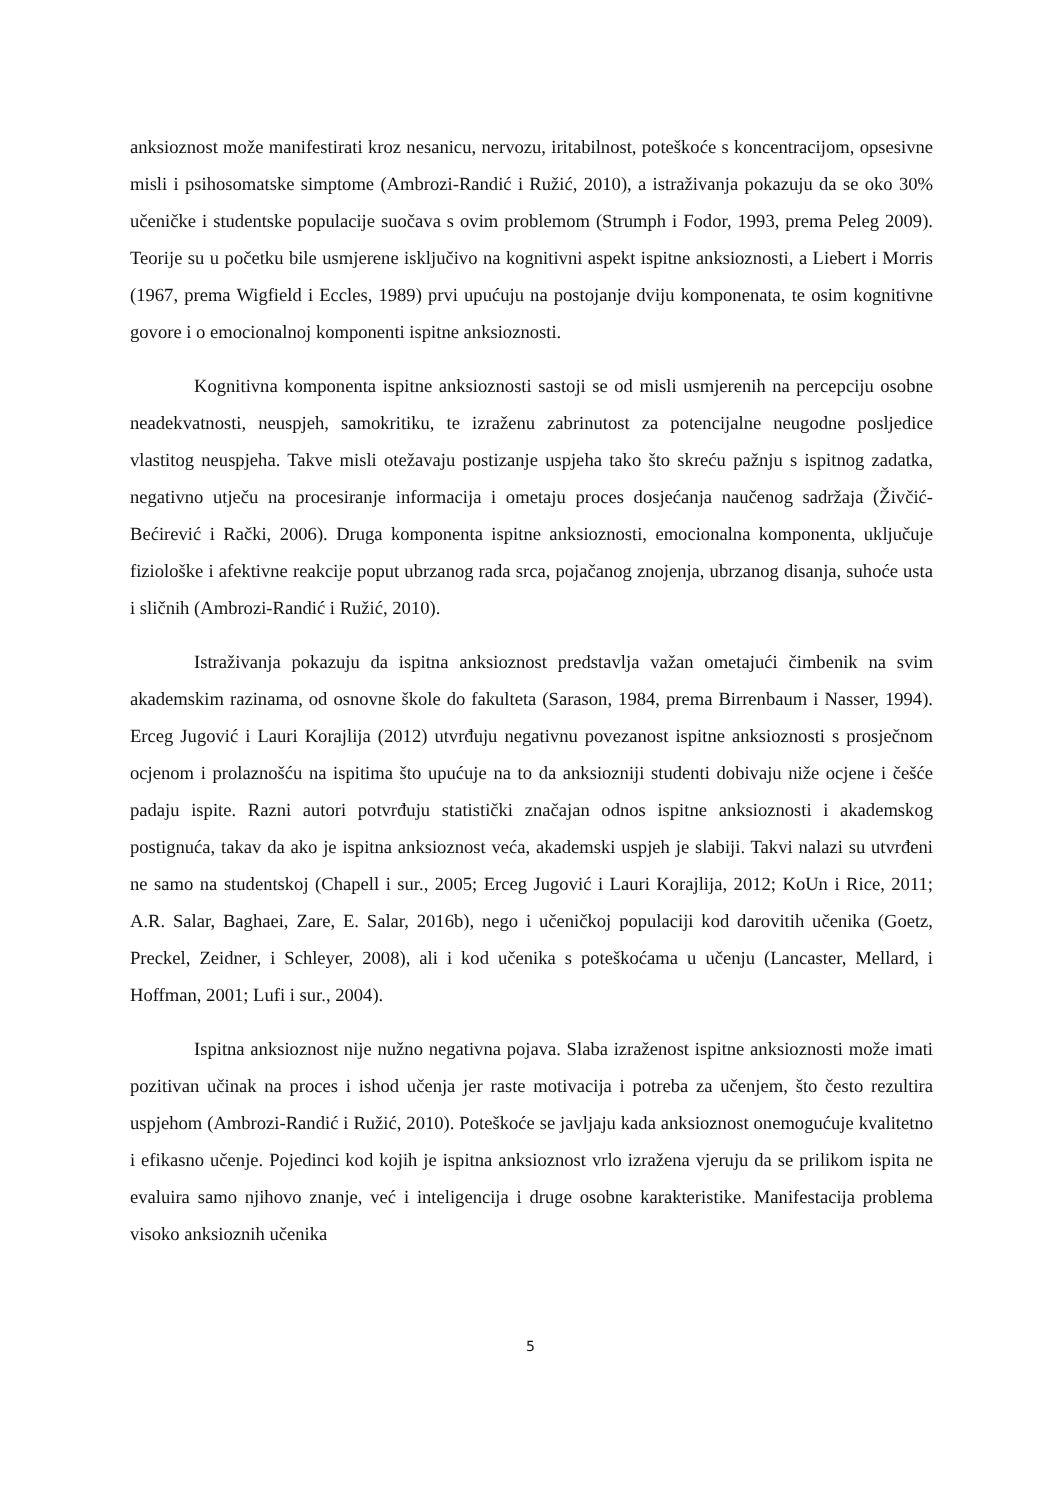anksioznost može manifestirati kroz nesanicu, nervozu, iritabilnost, poteškoće s koncentracijom, opsesivne misli i psihosomatske simptome (Ambrozi-Randić i Ružić, 2010), a istraživanja pokazuju da se oko 30% učeničke i studentske populacije suočava s ovim problemom (Strumph i Fodor, 1993, prema Peleg 2009). Teorije su u početku bile usmjerene isključivo na kognitivni aspekt ispitne anksioznosti, a Liebert i Morris (1967, prema Wigfield i Eccles, 1989) prvi upućuju na postojanje dviju komponenata, te osim kognitivne govore i o emocionalnoj komponenti ispitne anksioznosti.
Kognitivna komponenta ispitne anksioznosti sastoji se od misli usmjerenih na percepciju osobne neadekvatnosti, neuspjeh, samokritiku, te izraženu zabrinutost za potencijalne neugodne posljedice vlastitog neuspjeha. Takve misli otežavaju postizanje uspjeha tako što skreću pažnju s ispitnog zadatka, negativno utječu na procesiranje informacija i ometaju proces dosjećanja naučenog sadržaja (Živčić-Bećirević i Rački, 2006). Druga komponenta ispitne anksioznosti, emocionalna komponenta, uključuje fiziološke i afektivne reakcije poput ubrzanog rada srca, pojačanog znojenja, ubrzanog disanja, suhoće usta i sličnih (Ambrozi-Randić i Ružić, 2010).
Istraživanja pokazuju da ispitna anksioznost predstavlja važan ometajući čimbenik na svim akademskim razinama, od osnovne škole do fakulteta (Sarason, 1984, prema Birrenbaum i Nasser, 1994). Erceg Jugović i Lauri Korajlija (2012) utvrđuju negativnu povezanost ispitne anksioznosti s prosječnom ocjenom i prolaznošću na ispitima što upućuje na to da anksiozniji studenti dobivaju niže ocjene i češće padaju ispite. Razni autori potvrđuju statistički značajan odnos ispitne anksioznosti i akademskog postignuća, takav da ako je ispitna anksioznost veća, akademski uspjeh je slabiji. Takvi nalazi su utvrđeni ne samo na studentskoj (Chapell i sur., 2005; Erceg Jugović i Lauri Korajlija, 2012; KoUn i Rice, 2011; A.R. Salar, Baghaei, Zare, E. Salar, 2016b), nego i učeničkoj populaciji kod darovitih učenika (Goetz, Preckel, Zeidner, i Schleyer, 2008), ali i kod učenika s poteškoćama u učenju (Lancaster, Mellard, i Hoffman, 2001; Lufi i sur., 2004).
Ispitna anksioznost nije nužno negativna pojava. Slaba izraženost ispitne anksioznosti može imati pozitivan učinak na proces i ishod učenja jer raste motivacija i potreba za učenjem, što često rezultira uspjehom (Ambrozi-Randić i Ružić, 2010). Poteškoće se javljaju kada anksioznost onemogućuje kvalitetno i efikasno učenje. Pojedinci kod kojih je ispitna anksioznost vrlo izražena vjeruju da se prilikom ispita ne evaluira samo njihovo znanje, već i inteligencija i druge osobne karakteristike. Manifestacija problema visoko anksioznih učenika
5